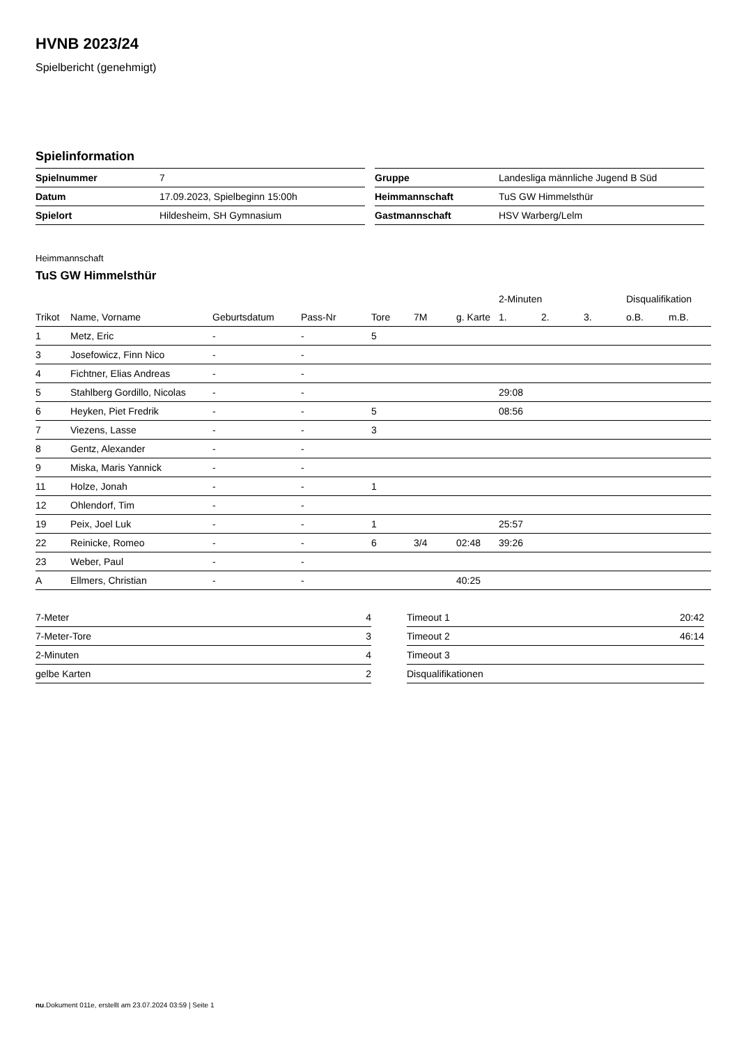HVNB 2023/24
Spielbericht (genehmigt)
Spielinformation
| Spielnummer | 7 |
| Datum | 17.09.2023, Spielbeginn 15:00h |
| Spielort | Hildesheim, SH Gymnasium |
| Gruppe | Landesliga männliche Jugend B Süd |
| Heimmannschaft | TuS GW Himmelsthür |
| Gastmannschaft | HSV Warberg/Lelm |
Heimmannschaft
TuS GW Himmelsthür
| | | | | | | | 2-Minuten | | | Disqualifikation | |
| --- | --- | --- | --- | --- | --- | --- | --- | --- | --- | --- | --- |
| Trikot | Name, Vorname | Geburtsdatum | Pass-Nr | Tore | 7M | g. Karte | 1. | 2. | 3. | o.B. | m.B. |
| 1 | Metz, Eric | - | - | 5 | | | | | | | |
| 3 | Josefowicz, Finn Nico | - | - | | | | | | | | |
| 4 | Fichtner, Elias Andreas | - | - | | | | | | | | |
| 5 | Stahlberg Gordillo, Nicolas | - | - | | | | 29:08 | | | | |
| 6 | Heyken, Piet Fredrik | - | - | 5 | | | 08:56 | | | | |
| 7 | Viezens, Lasse | - | - | 3 | | | | | | | |
| 8 | Gentz, Alexander | - | - | | | | | | | | |
| 9 | Miska, Maris Yannick | - | - | | | | | | | | |
| 11 | Holze, Jonah | - | - | 1 | | | | | | | |
| 12 | Ohlendorf, Tim | - | - | | | | | | | | |
| 19 | Peix, Joel Luk | - | - | 1 | | | 25:57 | | | | |
| 22 | Reinicke, Romeo | - | - | 6 | 3/4 | 02:48 | 39:26 | | | | |
| 23 | Weber, Paul | - | - | | | | | | | | |
| A | Ellmers, Christian | - | - | | | 40:25 | | | | | |
| 7-Meter | 4 |
| 7-Meter-Tore | 3 |
| 2-Minuten | 4 |
| gelbe Karten | 2 |
| Timeout 1 | 20:42 |
| Timeout 2 | 46:14 |
| Timeout 3 | |
| Disqualifikationen | |
nu.Dokument 011e, erstellt am 23.07.2024 03:59 | Seite 1